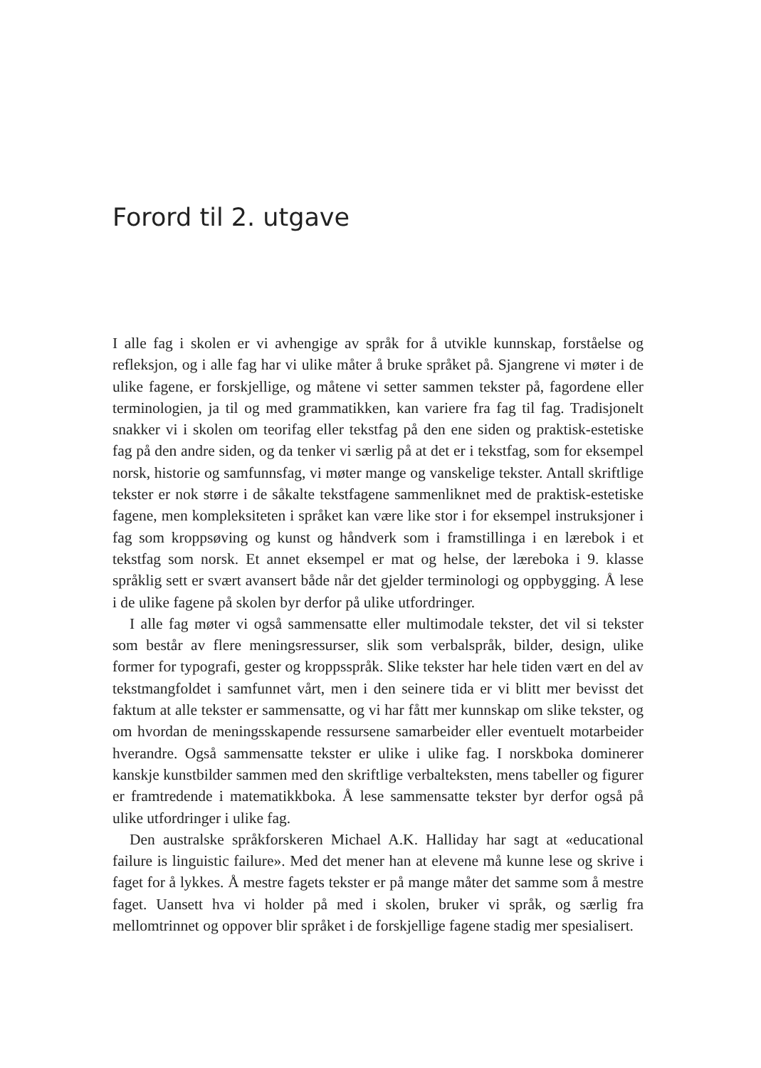Forord til 2. utgave
I alle fag i skolen er vi avhengige av språk for å utvikle kunnskap, forståelse og refleksjon, og i alle fag har vi ulike måter å bruke språket på. Sjangrene vi møter i de ulike fagene, er forskjellige, og måtene vi setter sammen tekster på, fagordene eller terminologien, ja til og med grammatikken, kan variere fra fag til fag. Tradisjonelt snakker vi i skolen om teorifag eller tekstfag på den ene siden og praktisk-estetiske fag på den andre siden, og da tenker vi særlig på at det er i tekstfag, som for eksempel norsk, historie og samfunnsfag, vi møter mange og vanskelige tekster. Antall skriftlige tekster er nok større i de såkalte tekstfagene sammenliknet med de praktisk-estetiske fagene, men kompleksiteten i språket kan være like stor i for eksempel instruksjoner i fag som kroppsøving og kunst og håndverk som i framstillinga i en lærebok i et tekstfag som norsk. Et annet eksempel er mat og helse, der læreboka i 9. klasse språklig sett er svært avansert både når det gjelder terminologi og oppbygging. Å lese i de ulike fagene på skolen byr derfor på ulike utfordringer.
I alle fag møter vi også sammensatte eller multimodale tekster, det vil si tekster som består av flere meningsressurser, slik som verbalspråk, bilder, design, ulike former for typografi, gester og kroppsspråk. Slike tekster har hele tiden vært en del av tekstmangfoldet i samfunnet vårt, men i den seinere tida er vi blitt mer bevisst det faktum at alle tekster er sammensatte, og vi har fått mer kunnskap om slike tekster, og om hvordan de meningsskapende ressursene samarbeider eller eventuelt motarbeider hverandre. Også sammensatte tekster er ulike i ulike fag. I norskboka dominerer kanskje kunstbilder sammen med den skriftlige verbalteksten, mens tabeller og figurer er framtredende i matematikkboka. Å lese sammensatte tekster byr derfor også på ulike utfordringer i ulike fag.
Den australske språkforskeren Michael A.K. Halliday har sagt at «educational failure is linguistic failure». Med det mener han at elevene må kunne lese og skrive i faget for å lykkes. Å mestre fagets tekster er på mange måter det samme som å mestre faget. Uansett hva vi holder på med i skolen, bruker vi språk, og særlig fra mellomtrinnet og oppover blir språket i de forskjellige fagene stadig mer spesialisert.